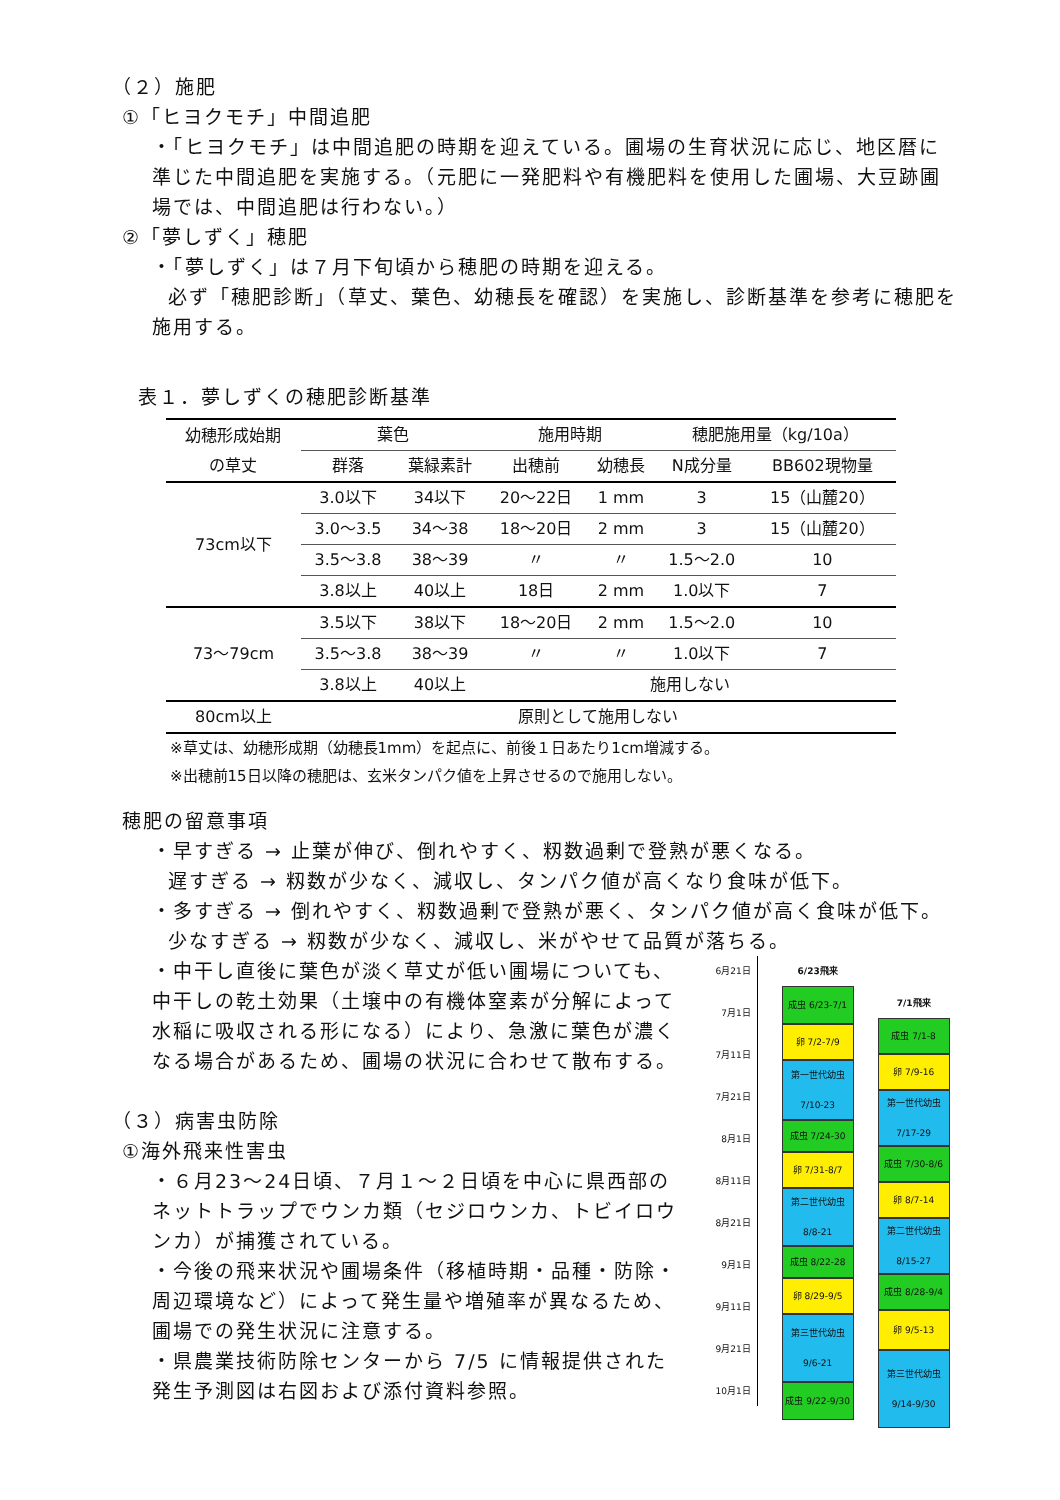（２）施肥
①「ヒヨクモチ」中間追肥
・「ヒヨクモチ」は中間追肥の時期を迎えている。圃場の生育状況に応じ、地区暦に準じた中間追肥を実施する。（元肥に一発肥料や有機肥料を使用した圃場、大豆跡圃場では、中間追肥は行わない。）
②「夢しずく」穂肥
・「夢しずく」は７月下旬頃から穂肥の時期を迎える。
必ず「穂肥診断」（草丈、葉色、幼穂長を確認）を実施し、診断基準を参考に穂肥を施用する。
表１．夢しずくの穂肥診断基準
| 幼穂形成始期 の草丈 | 葉色 | | 施用時期 | | 穂肥施用量（kg/10a） | |
| --- | --- | --- | --- | --- | --- | --- |
| | 群落 | 葉緑素計 | 出穂前 | 幼穂長 | N成分量 | BB602現物量 |
| 73cm以下 | 3.0以下 | 34以下 | 20～22日 | 1 mm | 3 | 15（山麓20） |
| | 3.0～3.5 | 34～38 | 18～20日 | 2 mm | 3 | 15（山麓20） |
| | 3.5～3.8 | 38～39 | 〃 | 〃 | 1.5～2.0 | 10 |
| | 3.8以上 | 40以上 | 18日 | 2 mm | 1.0以下 | 7 |
| 73～79cm | 3.5以下 | 38以下 | 18～20日 | 2 mm | 1.5～2.0 | 10 |
| | 3.5～3.8 | 38～39 | 〃 | 〃 | 1.0以下 | 7 |
| | 3.8以上 | 40以上 | 施用しない | | | |
| 80cm以上 | 原則として施用しない | | | | | |
※草丈は、幼穂形成期（幼穂長1mm）を起点に、前後１日あたり1cm増減する。
※出穂前15日以降の穂肥は、玄米タンパク値を上昇させるので施用しない。
穂肥の留意事項
・早すぎる → 止葉が伸び、倒れやすく、籾数過剰で登熟が悪くなる。
遅すぎる → 籾数が少なく、減収し、タンパク値が高くなり食味が低下。
・多すぎる → 倒れやすく、籾数過剰で登熟が悪く、タンパク値が高く食味が低下。
少なすぎる → 籾数が少なく、減収し、米がやせて品質が落ちる。
・中干し直後に葉色が淡く草丈が低い圃場についても、中干しの乾土効果（土壌中の有機体窒素が分解によって水稲に吸収される形になる）により、急激に葉色が濃くなる場合があるため、圃場の状況に合わせて散布する。
（３）病害虫防除
①海外飛来性害虫
・６月23～24日頃、７月１～２日頃を中心に県西部のネットトラップでウンカ類（セジロウンカ、トビイロウンカ）が捕獲されている。
・今後の飛来状況や圃場条件（移植時期・品種・防除・周辺環境など）によって発生量や増殖率が異なるため、圃場での発生状況に注意する。
・県農業技術防除センターから 7/5 に情報提供された発生予測図は右図および添付資料参照。
6月21日
7月1日
7月11日
7月21日
8月1日
8月11日
8月21日
9月1日
9月11日
9月21日
10月1日
6/23飛来
成虫 6/23-7/1
卵 7/2-7/9
第一世代幼虫 7/10-23
成虫 7/24-30
卵 7/31-8/7
第二世代幼虫 8/8-21
成虫 8/22-28
卵 8/29-9/5
第三世代幼虫 9/6-21
成虫 9/22-9/30
7/1飛来
成虫 7/1-8
卵 7/9-16
第一世代幼虫 7/17-29
成虫 7/30-8/6
卵 8/7-14
第二世代幼虫 8/15-27
成虫 8/28-9/4
卵 9/5-13
第三世代幼虫 9/14-9/30